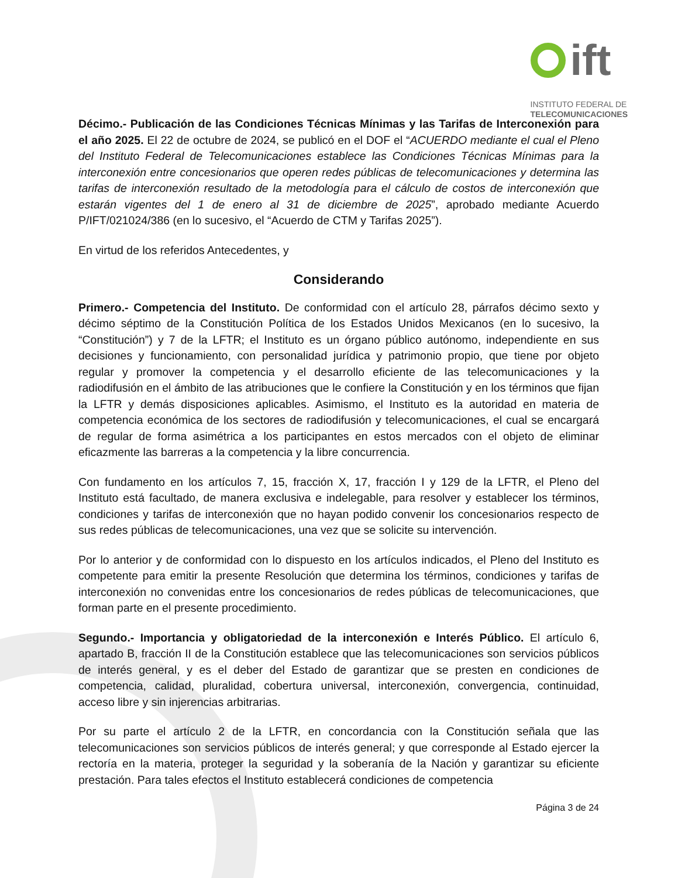ift
INSTITUTO FEDERAL DE
TELECOMUNICACIONES
Décimo.- Publicación de las Condiciones Técnicas Mínimas y las Tarifas de Interconexión para el año 2025. El 22 de octubre de 2024, se publicó en el DOF el “ACUERDO mediante el cual el Pleno del Instituto Federal de Telecomunicaciones establece las Condiciones Técnicas Mínimas para la interconexión entre concesionarios que operen redes públicas de telecomunicaciones y determina las tarifas de interconexión resultado de la metodología para el cálculo de costos de interconexión que estarán vigentes del 1 de enero al 31 de diciembre de 2025”, aprobado mediante Acuerdo P/IFT/021024/386 (en lo sucesivo, el “Acuerdo de CTM y Tarifas 2025”).
En virtud de los referidos Antecedentes, y
Considerando
Primero.- Competencia del Instituto. De conformidad con el artículo 28, párrafos décimo sexto y décimo séptimo de la Constitución Política de los Estados Unidos Mexicanos (en lo sucesivo, la “Constitución”) y 7 de la LFTR; el Instituto es un órgano público autónomo, independiente en sus decisiones y funcionamiento, con personalidad jurídica y patrimonio propio, que tiene por objeto regular y promover la competencia y el desarrollo eficiente de las telecomunicaciones y la radiodifusión en el ámbito de las atribuciones que le confiere la Constitución y en los términos que fijan la LFTR y demás disposiciones aplicables. Asimismo, el Instituto es la autoridad en materia de competencia económica de los sectores de radiodifusión y telecomunicaciones, el cual se encargará de regular de forma asimétrica a los participantes en estos mercados con el objeto de eliminar eficazmente las barreras a la competencia y la libre concurrencia.
Con fundamento en los artículos 7, 15, fracción X, 17, fracción I y 129 de la LFTR, el Pleno del Instituto está facultado, de manera exclusiva e indelegable, para resolver y establecer los términos, condiciones y tarifas de interconexión que no hayan podido convenir los concesionarios respecto de sus redes públicas de telecomunicaciones, una vez que se solicite su intervención.
Por lo anterior y de conformidad con lo dispuesto en los artículos indicados, el Pleno del Instituto es competente para emitir la presente Resolución que determina los términos, condiciones y tarifas de interconexión no convenidas entre los concesionarios de redes públicas de telecomunicaciones, que forman parte en el presente procedimiento.
Segundo.- Importancia y obligatoriedad de la interconexión e Interés Público. El artículo 6, apartado B, fracción II de la Constitución establece que las telecomunicaciones son servicios públicos de interés general, y es el deber del Estado de garantizar que se presten en condiciones de competencia, calidad, pluralidad, cobertura universal, interconexión, convergencia, continuidad, acceso libre y sin injerencias arbitrarias.
Por su parte el artículo 2 de la LFTR, en concordancia con la Constitución señala que las telecomunicaciones son servicios públicos de interés general; y que corresponde al Estado ejercer la rectoría en la materia, proteger la seguridad y la soberanía de la Nación y garantizar su eficiente prestación. Para tales efectos el Instituto establecerá condiciones de competencia
Página 3 de 24